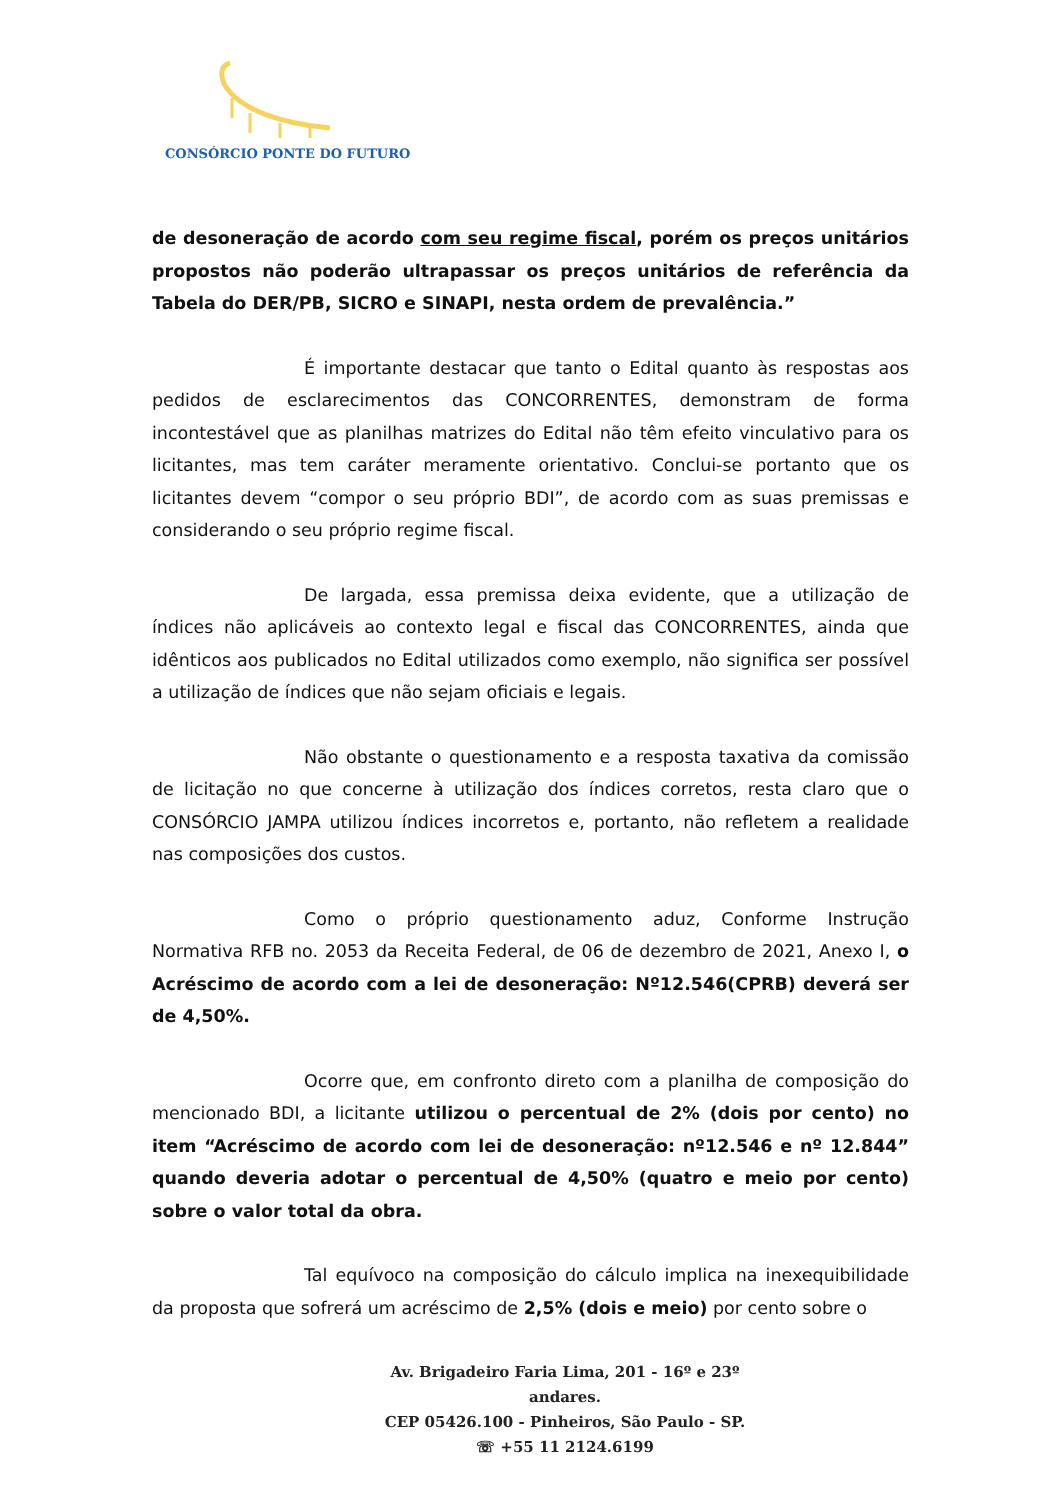CONSÓRCIO PONTE DO FUTURO
de desoneração de acordo com seu regime fiscal, porém os preços unitários propostos não poderão ultrapassar os preços unitários de referência da Tabela do DER/PB, SICRO e SINAPI, nesta ordem de prevalência.”
É importante destacar que tanto o Edital quanto às respostas aos pedidos de esclarecimentos das CONCORRENTES, demonstram de forma incontestável que as planilhas matrizes do Edital não têm efeito vinculativo para os licitantes, mas tem caráter meramente orientativo. Conclui-se portanto que os licitantes devem “compor o seu próprio BDI”, de acordo com as suas premissas e considerando o seu próprio regime fiscal.
De largada, essa premissa deixa evidente, que a utilização de índices não aplicáveis ao contexto legal e fiscal das CONCORRENTES, ainda que idênticos aos publicados no Edital utilizados como exemplo, não significa ser possível a utilização de índices que não sejam oficiais e legais.
Não obstante o questionamento e a resposta taxativa da comissão de licitação no que concerne à utilização dos índices corretos, resta claro que o CONSÓRCIO JAMPA utilizou índices incorretos e, portanto, não refletem a realidade nas composições dos custos.
Como o próprio questionamento aduz, Conforme Instrução Normativa RFB no. 2053 da Receita Federal, de 06 de dezembro de 2021, Anexo I, o Acréscimo de acordo com a lei de desoneração: Nº12.546(CPRB) deverá ser de 4,50%.
Ocorre que, em confronto direto com a planilha de composição do mencionado BDI, a licitante utilizou o percentual de 2% (dois por cento) no item “Acréscimo de acordo com lei de desoneração: nº12.546 e nº 12.844” quando deveria adotar o percentual de 4,50% (quatro e meio por cento) sobre o valor total da obra.
Tal equívoco na composição do cálculo implica na inexequibilidade da proposta que sofrerá um acréscimo de 2,5% (dois e meio) por cento sobre o
Av. Brigadeiro Faria Lima, 201 - 16º e 23º andares.
CEP 05426.100 - Pinheiros, São Paulo - SP.
☏ +55 11 2124.6199